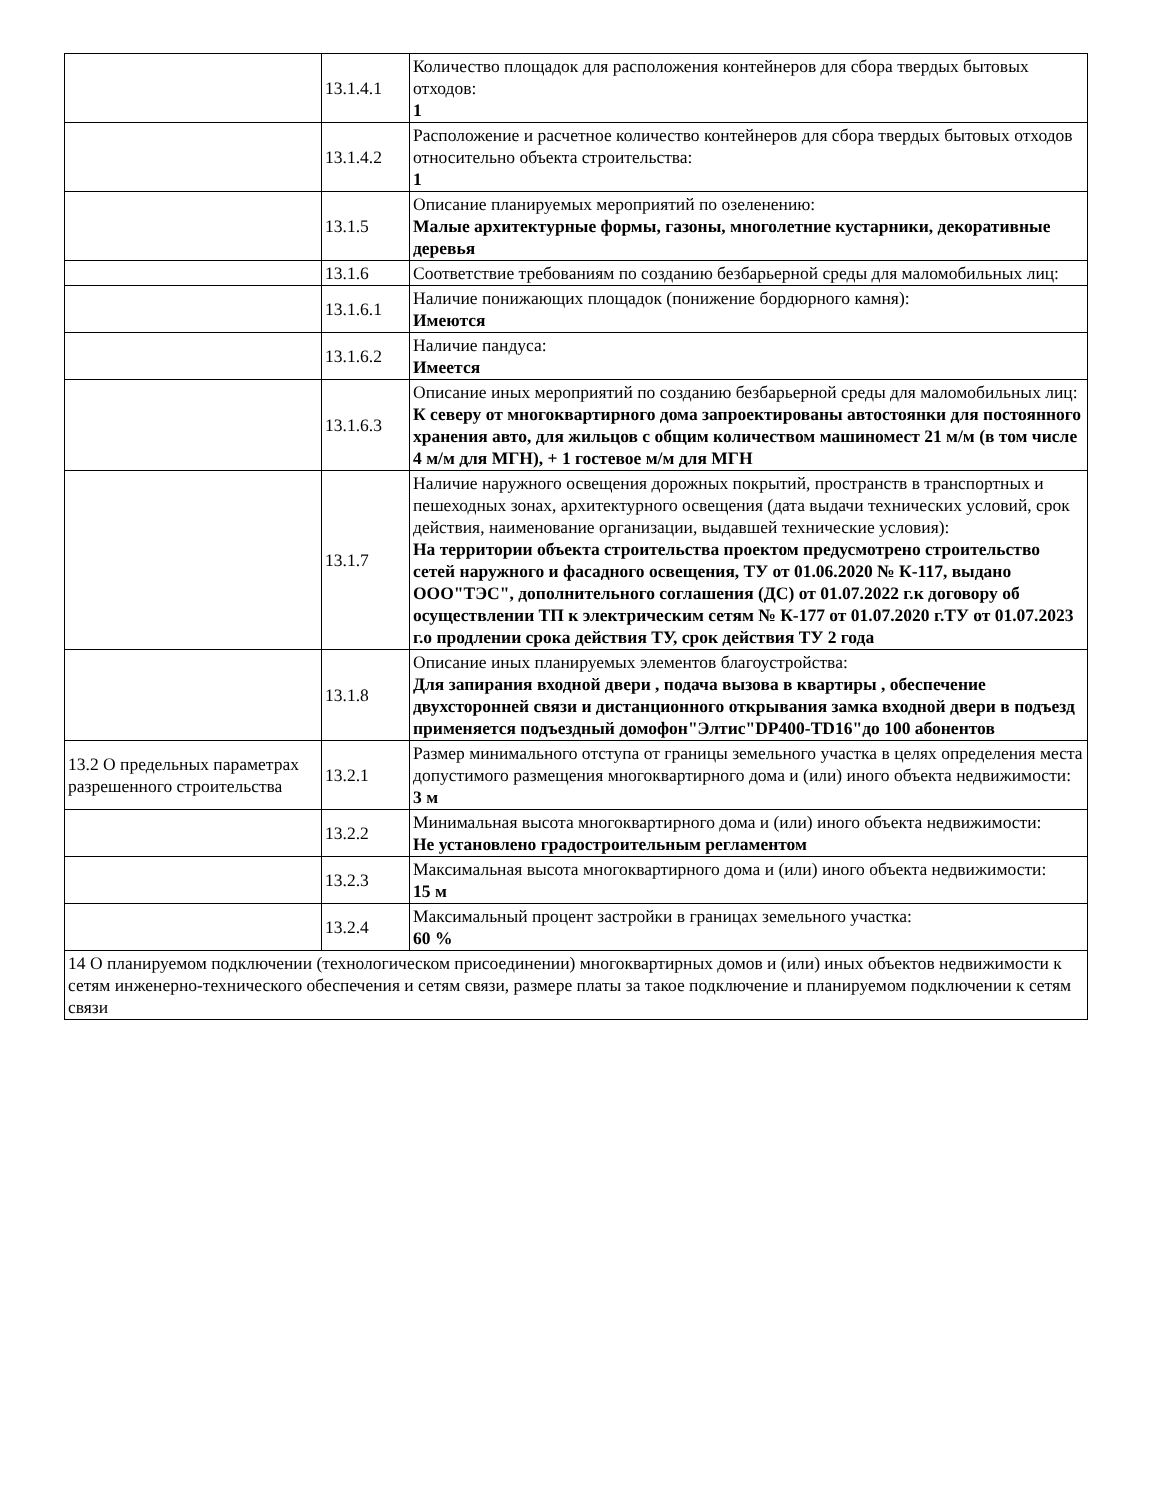| | 13.1.4.1 | Количество площадок для расположения контейнеров для сбора твердых бытовых отходов: 1 |
| | 13.1.4.2 | Расположение и расчетное количество контейнеров для сбора твердых бытовых отходов относительно объекта строительства: 1 |
| | 13.1.5 | Описание планируемых мероприятий по озеленению: Малые архитектурные формы, газоны, многолетние кустарники, декоративные деревья |
| | 13.1.6 | Соответствие требованиям по созданию безбарьерной среды для маломобильных лиц: |
| | 13.1.6.1 | Наличие понижающих площадок (понижение бордюрного камня): Имеются |
| | 13.1.6.2 | Наличие пандуса: Имеется |
| | 13.1.6.3 | Описание иных мероприятий по созданию безбарьерной среды для маломобильных лиц: К северу от многоквартирного дома запроектированы автостоянки для постоянного хранения авто, для жильцов с общим количеством машиномест 21 м/м (в том числе 4 м/м для МГН), + 1 гостевое м/м для МГН |
| | 13.1.7 | Наличие наружного освещения дорожных покрытий, пространств в транспортных и пешеходных зонах, архитектурного освещения (дата выдачи технических условий, срок действия, наименование организации, выдавшей технические условия): На территории объекта строительства проектом предусмотрено строительство сетей наружного и фасадного освещения, ТУ от 01.06.2020 № К-117, выдано ООО"ТЭС", дополнительного соглашения (ДС) от 01.07.2022 г.к договору об осуществлении ТП к электрическим сетям № К-177 от 01.07.2020 г.ТУ от 01.07.2023 г.о продлении срока действия ТУ, срок действия ТУ 2 года |
| | 13.1.8 | Описание иных планируемых элементов благоустройства: Для запирания входной двери , подача вызова в квартиры , обеспечение двухсторонней связи и дистанционного открывания замка входной двери в подъезд применяется подъездный домофон"Элтис"DP400-TD16"до 100 абонентов |
| 13.2 О предельных параметрах разрешенного строительства | 13.2.1 | Размер минимального отступа от границы земельного участка в целях определения места допустимого размещения многоквартирного дома и (или) иного объекта недвижимости: 3 м |
| | 13.2.2 | Минимальная высота многоквартирного дома и (или) иного объекта недвижимости: Не установлено градостроительным регламентом |
| | 13.2.3 | Максимальная высота многоквартирного дома и (или) иного объекта недвижимости: 15 м |
| | 13.2.4 | Максимальный процент застройки в границах земельного участка: 60 % |
| 14 О планируемом подключении (технологическом присоединении) многоквартирных домов и (или) иных объектов недвижимости к сетям инженерно-технического обеспечения и сетям связи, размере платы за такое подключение и планируемом подключении к сетям связи | | |